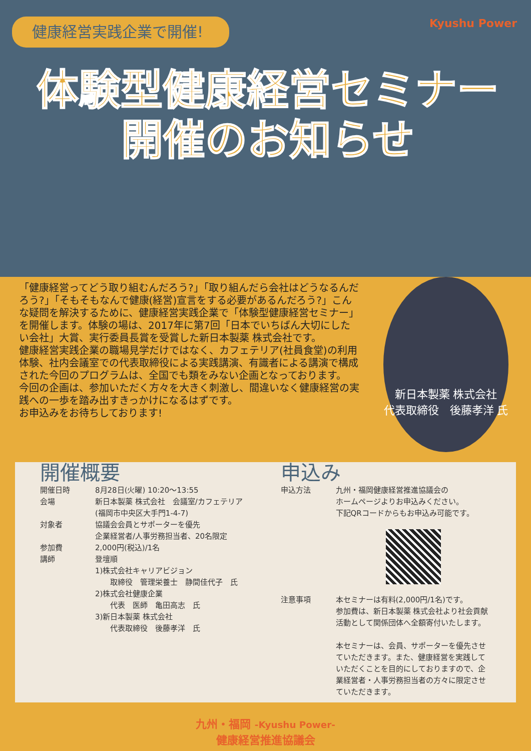健康経営実践企業で開催! Kyushu Power
体験型健康経営セミナー
開催のお知らせ
「健康経営ってどう取り組むんだろう?」「取り組んだら会社はどうなるんだろう?」「そもそもなんで健康(経営)宣言をする必要があるんだろう?」こんな疑問を解決するために、健康経営実践企業で「体験型健康経営セミナー」を開催します。体験の場は、2017年に第7回「日本でいちばん大切にしたい会社」大賞、実行委員長賞を受賞した新日本製薬 株式会社です。
健康経営実践企業の職場見学だけではなく、カフェテリア(社員食堂)の利用体験、社内会議室での代表取締役による実践講演、有識者による講演で構成された今回のプログラムは、全国でも類をみない企画となっております。
今回の企画は、参加いただく方々を大きく刺激し、間違いなく健康経営の実践への一歩を踏み出すきっかけになるはずです。
お申込みをお待ちしております!
新日本製薬 株式会社
代表取締役　後藤孝洋 氏
開催概要
開催日時 8月28日(火曜) 10:20〜13:55
会場 新日本製薬 株式会社　会議室/カフェテリア
(福岡市中央区大手門1-4-7)
対象者 協議会会員とサポーターを優先
企業経営者/人事労務担当者、20名限定
参加費 2,000円(税込)/1名
講師 登壇順
1)株式会社キャリアビジョン
　　取締役　管理栄養士　静間佳代子　氏
2)株式会社健康企業
　　代表　医師　亀田高志　氏
3)新日本製薬 株式会社
　　代表取締役　後藤孝洋　氏
申込み
申込方法 九州・福岡健康経営推進協議会の
ホームページよりお申込みください。
下記QRコードからもお申込み可能です。
注意事項 本セミナーは有料(2,000円/1名)です。
参加費は、新日本製薬 株式会社より社会貢献活動として関係団体へ全額寄付いたします。
本セミナーは、会員、サポーターを優先させていただきます。また、健康経営を実践していただくことを目的にしておりますので、企業経営者・人事労務担当者の方々に限定させていただきます。
九州・福岡 -Kyushu Power-
健康経営推進協議会